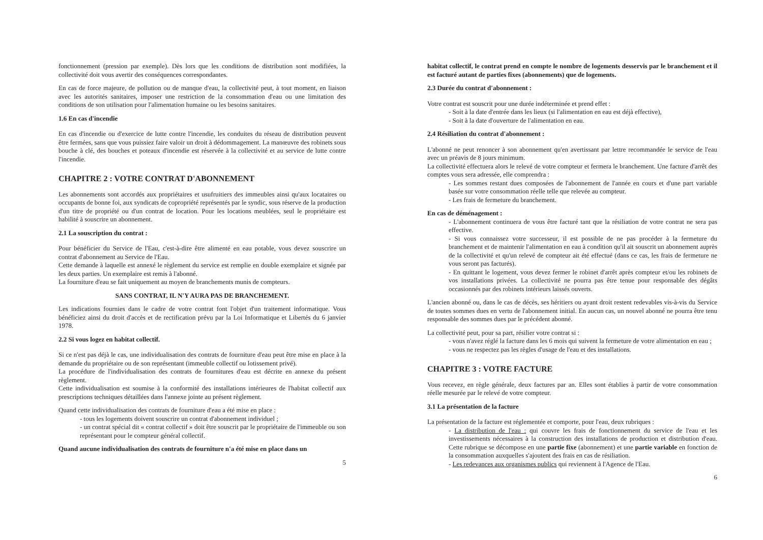fonctionnement (pression par exemple). Dès lors que les conditions de distribution sont modifiées, la collectivité doit vous avertir des conséquences correspondantes.
En cas de force majeure, de pollution ou de manque d'eau, la collectivité peut, à tout moment, en liaison avec les autorités sanitaires, imposer une restriction de la consommation d'eau ou une limitation des conditions de son utilisation pour l'alimentation humaine ou les besoins sanitaires.
1.6 En cas d'incendie
En cas d'incendie ou d'exercice de lutte contre l'incendie, les conduites du réseau de distribution peuvent être fermées, sans que vous puissiez faire valoir un droit à dédommagement. La manœuvre des robinets sous bouche à clé, des bouches et poteaux d'incendie est réservée à la collectivité et au service de lutte contre l'incendie.
CHAPITRE 2 : VOTRE CONTRAT D'ABONNEMENT
Les abonnements sont accordés aux propriétaires et usufruitiers des immeubles ainsi qu'aux locataires ou occupants de bonne foi, aux syndicats de copropriété représentés par le syndic, sous réserve de la production d'un titre de propriété ou d'un contrat de location. Pour les locations meublées, seul le propriétaire est habilité à souscrire un abonnement.
2.1 La souscription du contrat :
Pour bénéficier du Service de l'Eau, c'est-à-dire être alimenté en eau potable, vous devez souscrire un contrat d'abonnement au Service de l'Eau.
Cette demande à laquelle est annexé le règlement du service est remplie en double exemplaire et signée par les deux parties. Un exemplaire est remis à l'abonné.
La fourniture d'eau se fait uniquement au moyen de branchements munis de compteurs.
SANS CONTRAT, IL N'Y AURA PAS DE BRANCHEMENT.
Les indications fournies dans le cadre de votre contrat font l'objet d'un traitement informatique. Vous bénéficiez ainsi du droit d'accès et de rectification prévu par la Loi Informatique et Libertés du 6 janvier 1978.
2.2 Si vous logez en habitat collectif.
Si ce n'est pas déjà le cas, une individualisation des contrats de fourniture d'eau peut être mise en place à la demande du propriétaire ou de son représentant (immeuble collectif ou lotissement privé).
La procédure de l'individualisation des contrats de fournitures d'eau est décrite en annexe du présent règlement.
Cette individualisation est soumise à la conformité des installations intérieures de l'habitat collectif aux prescriptions techniques détaillées dans l'annexe jointe au présent règlement.
Quand cette individualisation des contrats de fourniture d'eau a été mise en place :
- tous les logements doivent souscrire un contrat d'abonnement individuel ;
- un contrat spécial dit « contrat collectif » doit être souscrit par le propriétaire de l'immeuble ou son représentant pour le compteur général collectif.
Quand aucune individualisation des contrats de fourniture n'a été mise en place dans un
5
habitat collectif, le contrat prend en compte le nombre de logements desservis par le branchement et il est facturé autant de parties fixes (abonnements) que de logements.
2.3 Durée du contrat d'abonnement :
Votre contrat est souscrit pour une durée indéterminée et prend effet :
- Soit à la date d'entrée dans les lieux (si l'alimentation en eau est déjà effective),
- Soit à la date d'ouverture de l'alimentation en eau.
2.4 Résiliation du contrat d'abonnement :
L'abonné ne peut renoncer à son abonnement qu'en avertissant par lettre recommandée le service de l'eau avec un préavis de 8 jours minimum.
La collectivité effectuera alors le relevé de votre compteur et fermera le branchement. Une facture d'arrêt des comptes vous sera adressée, elle comprendra :
- Les sommes restant dues composées de l'abonnement de l'année en cours et d'une part variable basée sur votre consommation réelle telle que relevée au compteur.
- Les frais de fermeture du branchement.
En cas de déménagement :
- L'abonnement continuera de vous être facturé tant que la résiliation de votre contrat ne sera pas effective.
- Si vous connaissez votre successeur, il est possible de ne pas procéder à la fermeture du branchement et de maintenir l'alimentation en eau à condition qu'il ait souscrit un abonnement auprès de la collectivité et qu'un relevé de compteur ait été effectué (dans ce cas, les frais de fermeture ne vous seront pas facturés).
- En quittant le logement, vous devez fermer le robinet d'arrêt après compteur et/ou les robinets de vos installations privées. La collectivité ne pourra pas être tenue pour responsable des dégâts occasionnés par des robinets intérieurs laissés ouverts.
L'ancien abonné ou, dans le cas de décès, ses héritiers ou ayant droit restent redevables vis-à-vis du Service de toutes sommes dues en vertu de l'abonnement initial. En aucun cas, un nouvel abonné ne pourra être tenu responsable des sommes dues par le précédent abonné.
La collectivité peut, pour sa part, résilier votre contrat si :
- vous n'avez réglé la facture dans les 6 mois qui suivent la fermeture de votre alimentation en eau ;
- vous ne respectez pas les règles d'usage de l'eau et des installations.
CHAPITRE 3 : VOTRE FACTURE
Vous recevez, en règle générale, deux factures par an. Elles sont établies à partir de votre consommation réelle mesurée par le relevé de votre compteur.
3.1 La présentation de la facture
La présentation de la facture est réglementée et comporte, pour l'eau, deux rubriques :
- La distribution de l'eau : qui couvre les frais de fonctionnement du service de l'eau et les investissements nécessaires à la construction des installations de production et distribution d'eau. Cette rubrique se décompose en une partie fixe (abonnement) et une partie variable en fonction de la consommation auxquelles s'ajoutent des frais en cas de résiliation.
- Les redevances aux organismes publics qui reviennent à l'Agence de l'Eau.
6